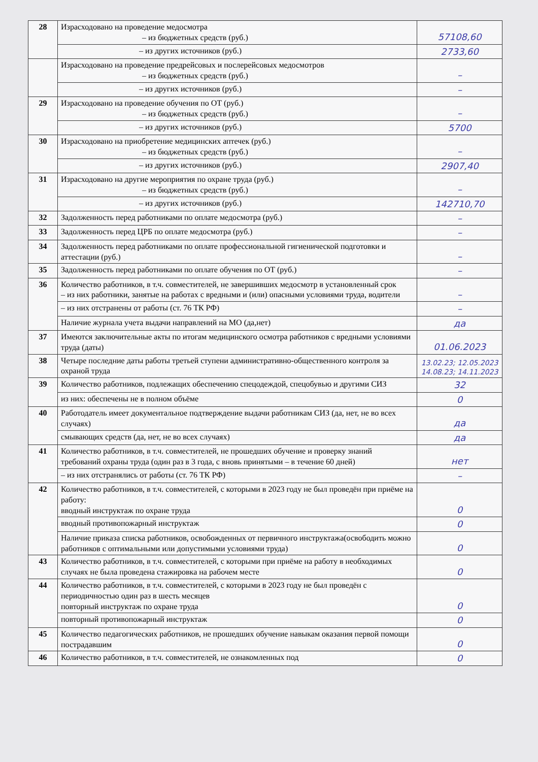| 28 | Израсходовано на проведение медосмотра – из бюджетных средств (руб.) | 57108,60 |
| | – из других источников (руб.) | 2733,60 |
| | Израсходовано на проведение предрейсовых и послерейсовых медосмотров – из бюджетных средств (руб.) | – |
| | – из других источников (руб.) | – |
| 29 | Израсходовано на проведение обучения по ОТ (руб.) – из бюджетных средств (руб.) | – |
| | – из других источников (руб.) | 5700 |
| 30 | Израсходовано на приобретение медицинских аптечек (руб.) – из бюджетных средств (руб.) | – |
| | – из других источников (руб.) | 2907,40 |
| 31 | Израсходовано на другие мероприятия по охране труда (руб.) – из бюджетных средств (руб.) | – |
| | – из других источников (руб.) | 142710,70 |
| 32 | Задолженность перед работниками по оплате медосмотра (руб.) | – |
| 33 | Задолженность перед ЦРБ по оплате медосмотра (руб.) | – |
| 34 | Задолженность перед работниками по оплате профессиональной гигиенической подготовки и аттестации (руб.) | – |
| 35 | Задолженность перед работниками по оплате обучения по ОТ (руб.) | – |
| 36 | Количество работников, в т.ч. совместителей, не завершивших медосмотр в установленный срок – из них работники, занятые на работах с вредными и (или) опасными условиями труда, водители | – |
| | – из них отстранены от работы (ст. 76 ТК РФ) | – |
| | Наличие журнала учета выдачи направлений на МО (да,нет) | да |
| 37 | Имеются заключительные акты по итогам медицинского осмотра работников с вредными условиями труда (даты) | 01.06.2023 |
| 38 | Четыре последние даты работы третьей ступени административно-общественного контроля за охраной труда | 13.02.23; 12.05.2023 14.08.23; 14.11.2023 |
| 39 | Количество работников, подлежащих обеспечению спецодеждой, спецобувью и другими СИЗ | 32 |
| | из них: обеспечены не в полном объёме | 0 |
| 40 | Работодатель имеет документальное подтверждение выдачи работникам СИЗ (да, нет, не во всех случаях) | да |
| | смывающих средств (да, нет, не во всех случаях) | да |
| 41 | Количество работников, в т.ч. совместителей, не прошедших обучение и проверку знаний требований охраны труда (один раз в 3 года, с вновь принятыми – в течение 60 дней) | нет |
| | – из них отстранялись от работы (ст. 76 ТК РФ) | – |
| 42 | Количество работников, в т.ч. совместителей, с которыми в 2023 году не был проведён при приёме на работу: вводный инструктаж по охране труда | 0 |
| | вводный противопожарный инструктаж | 0 |
| | Наличие приказа списка работников, освобожденных от первичного инструктажа(освободить можно работников с оптимальными или допустимыми условиями труда) | 0 |
| 43 | Количество работников, в т.ч. совместителей, с которыми при приёме на работу в необходимых случаях не была проведена стажировка на рабочем месте | 0 |
| 44 | Количество работников, в т.ч. совместителей, с которыми в 2023 году не был проведён с периодичностью один раз в шесть месяцев повторный инструктаж по охране труда | 0 |
| | повторный противопожарный инструктаж | 0 |
| 45 | Количество педагогических работников, не прошедших обучение навыкам оказания первой помощи пострадавшим | 0 |
| 46 | Количество работников, в т.ч. совместителей, не ознакомленных под | 0 |